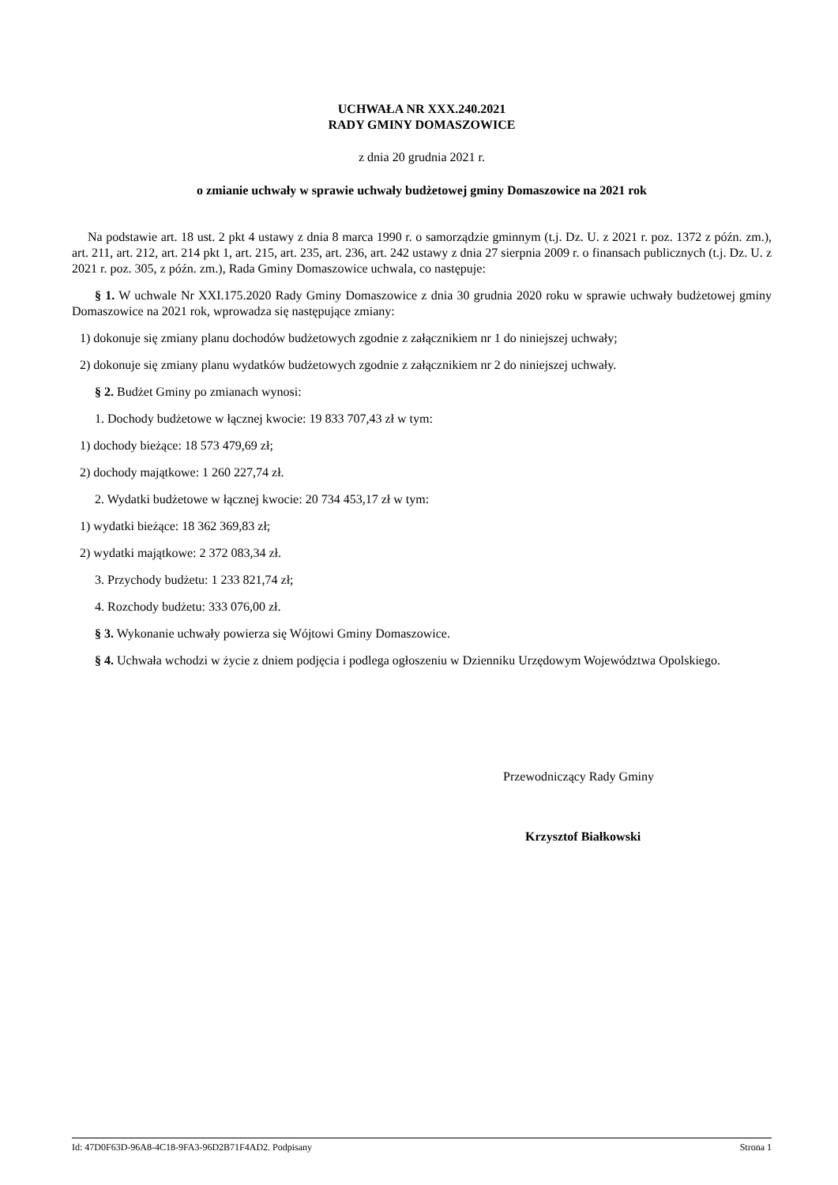UCHWAŁA NR XXX.240.2021
RADY GMINY DOMASZOWICE
z dnia 20 grudnia 2021 r.
o zmianie uchwały w sprawie uchwały budżetowej gminy Domaszowice na 2021 rok
Na podstawie art. 18 ust. 2 pkt 4 ustawy z dnia 8 marca 1990 r. o samorządzie gminnym (t.j. Dz. U. z 2021 r. poz. 1372 z późn. zm.), art. 211, art. 212, art. 214 pkt 1, art. 215, art. 235, art. 236, art. 242 ustawy z dnia 27 sierpnia 2009 r. o finansach publicznych (t.j. Dz. U. z 2021 r. poz. 305, z późn. zm.), Rada Gminy Domaszowice uchwala, co następuje:
§ 1. W uchwale Nr XXI.175.2020 Rady Gminy Domaszowice z dnia 30 grudnia 2020 roku w sprawie uchwały budżetowej gminy Domaszowice na 2021 rok, wprowadza się następujące zmiany:
1) dokonuje się zmiany planu dochodów budżetowych zgodnie z załącznikiem nr 1 do niniejszej uchwały;
2) dokonuje się zmiany planu wydatków budżetowych zgodnie z załącznikiem nr 2 do niniejszej uchwały.
§ 2. Budżet Gminy po zmianach wynosi:
1. Dochody budżetowe w łącznej kwocie: 19 833 707,43 zł w tym:
1) dochody bieżące: 18 573 479,69 zł;
2) dochody majątkowe: 1 260 227,74 zł.
2. Wydatki budżetowe w łącznej kwocie: 20 734 453,17 zł w tym:
1) wydatki bieżące: 18 362 369,83 zł;
2) wydatki majątkowe: 2 372 083,34 zł.
3. Przychody budżetu: 1 233 821,74 zł;
4. Rozchody budżetu: 333 076,00 zł.
§ 3. Wykonanie uchwały powierza się Wójtowi Gminy Domaszowice.
§ 4. Uchwała wchodzi w życie z dniem podjęcia i podlega ogłoszeniu w Dzienniku Urzędowym Województwa Opolskiego.
Przewodniczący Rady Gminy
Krzysztof Białkowski
Id: 47D0F63D-96A8-4C18-9FA3-96D2B71F4AD2. Podpisany Strona 1